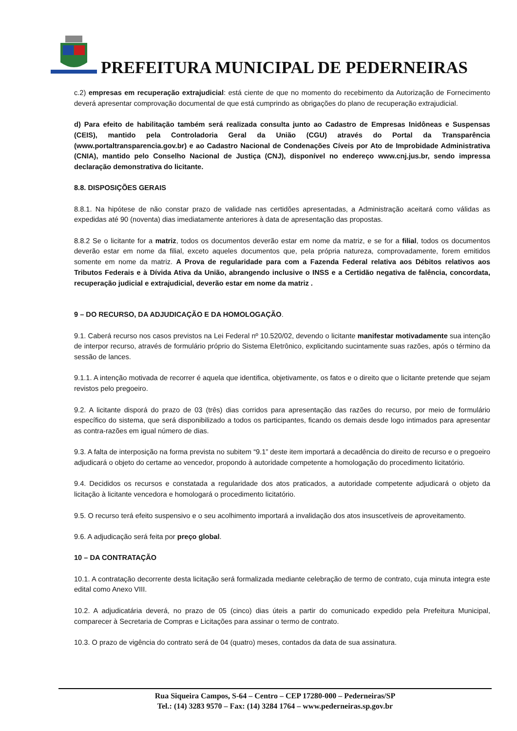PREFEITURA MUNICIPAL DE PEDERNEIRAS
c.2) empresas em recuperação extrajudicial: está ciente de que no momento do recebimento da Autorização de Fornecimento deverá apresentar comprovação documental de que está cumprindo as obrigações do plano de recuperação extrajudicial.
d) Para efeito de habilitação também será realizada consulta junto ao Cadastro de Empresas Inidôneas e Suspensas (CEIS), mantido pela Controladoria Geral da União (CGU) através do Portal da Transparência (www.portaltransparencia.gov.br) e ao Cadastro Nacional de Condenações Cíveis por Ato de Improbidade Administrativa (CNIA), mantido pelo Conselho Nacional de Justiça (CNJ), disponível no endereço www.cnj.jus.br, sendo impressa declaração demonstrativa do licitante.
8.8. DISPOSIÇÕES GERAIS
8.8.1. Na hipótese de não constar prazo de validade nas certidões apresentadas, a Administração aceitará como válidas as expedidas até 90 (noventa) dias imediatamente anteriores à data de apresentação das propostas.
8.8.2 Se o licitante for a matriz, todos os documentos deverão estar em nome da matriz, e se for a filial, todos os documentos deverão estar em nome da filial, exceto aqueles documentos que, pela própria natureza, comprovadamente, forem emitidos somente em nome da matriz. A Prova de regularidade para com a Fazenda Federal relativa aos Débitos relativos aos Tributos Federais e à Dívida Ativa da União, abrangendo inclusive o INSS e a Certidão negativa de falência, concordata, recuperação judicial e extrajudicial, deverão estar em nome da matriz .
9 – DO RECURSO, DA ADJUDICAÇÃO E DA HOMOLOGAÇÃO.
9.1. Caberá recurso nos casos previstos na Lei Federal nº 10.520/02, devendo o licitante manifestar motivadamente sua intenção de interpor recurso, através de formulário próprio do Sistema Eletrônico, explicitando sucintamente suas razões, após o término da sessão de lances.
9.1.1. A intenção motivada de recorrer é aquela que identifica, objetivamente, os fatos e o direito que o licitante pretende que sejam revistos pelo pregoeiro.
9.2. A licitante disporá do prazo de 03 (três) dias corridos para apresentação das razões do recurso, por meio de formulário específico do sistema, que será disponibilizado a todos os participantes, ficando os demais desde logo intimados para apresentar as contra-razões em igual número de dias.
9.3. A falta de interposição na forma prevista no subitem “9.1” deste item importará a decadência do direito de recurso e o pregoeiro adjudicará o objeto do certame ao vencedor, propondo à autoridade competente a homologação do procedimento licitatório.
9.4. Decididos os recursos e constatada a regularidade dos atos praticados, a autoridade competente adjudicará o objeto da licitação à licitante vencedora e homologará o procedimento licitatório.
9.5. O recurso terá efeito suspensivo e o seu acolhimento importará a invalidação dos atos insuscetíveis de aproveitamento.
9.6. A adjudicação será feita por preço global.
10 – DA CONTRATAÇÃO
10.1. A contratação decorrente desta licitação será formalizada mediante celebração de termo de contrato, cuja minuta integra este edital como Anexo VIII.
10.2. A adjudicatária deverá, no prazo de 05 (cinco) dias úteis a partir do comunicado expedido pela Prefeitura Municipal, comparecer à Secretaria de Compras e Licitações para assinar o termo de contrato.
10.3. O prazo de vigência do contrato será de 04 (quatro) meses, contados da data de sua assinatura.
Rua Siqueira Campos, S-64 – Centro – CEP 17280-000 – Pederneiras/SP
Tel.: (14) 3283 9570 – Fax: (14) 3284 1764 – www.pederneiras.sp.gov.br